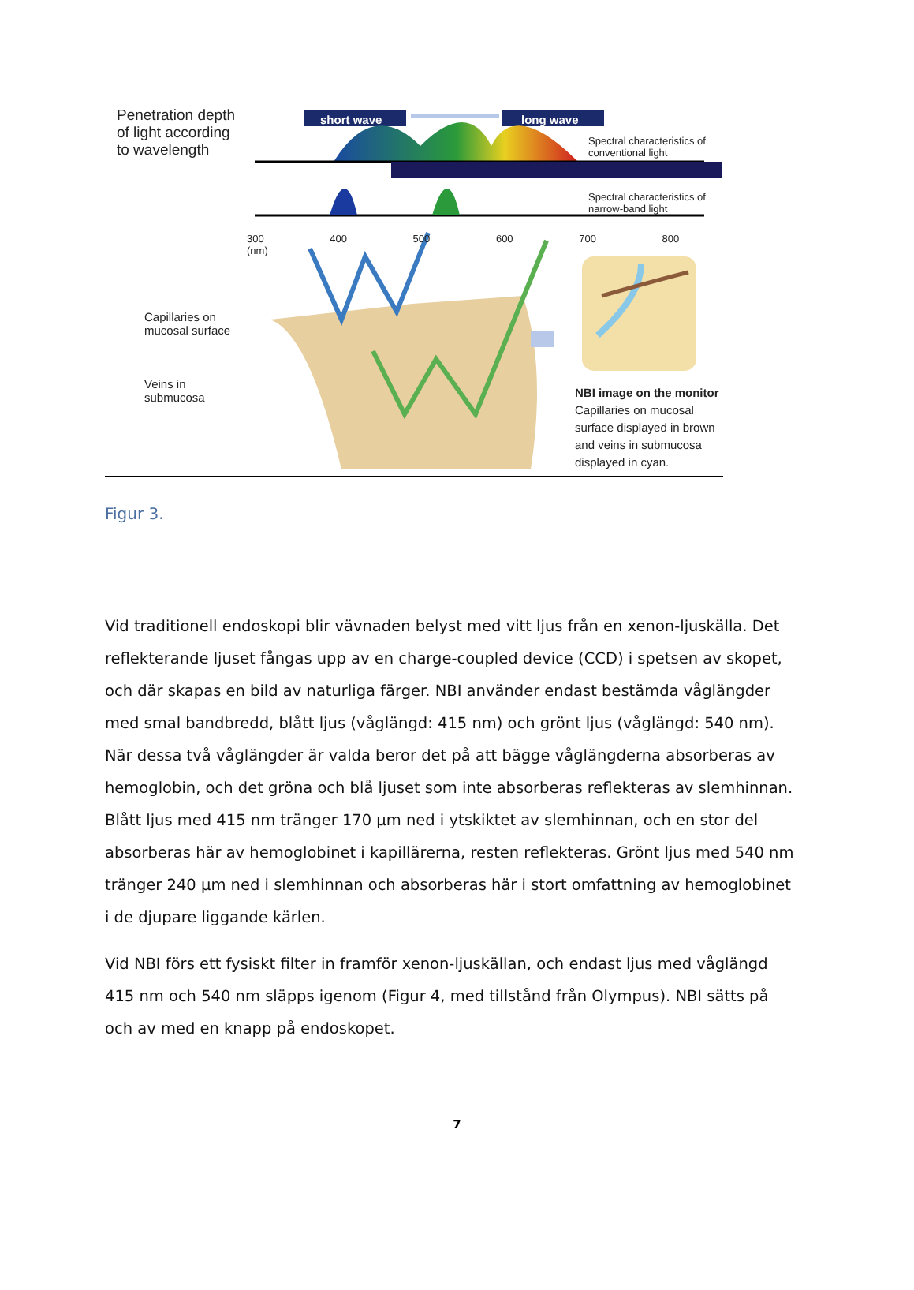Penetration depth
of light according
to wavelength
short wave long wave
Spectral characteristics of
conventional light
Spectral characteristics of
narrow-band light
300 400 500 600 700 800 (nm)
Capillaries on
mucosal surface
Veins in
submucosa
NBI image on the monitor
Capillaries on mucosal
surface displayed in brown
and veins in submucosa
displayed in cyan.
Figur 3.
Vid traditionell endoskopi blir vävnaden belyst med vitt ljus från en xenon-ljuskälla. Det reflekterande ljuset fångas upp av en charge-coupled device (CCD) i spetsen av skopet, och där skapas en bild av naturliga färger. NBI använder endast bestämda våglängder med smal bandbredd, blått ljus (våglängd: 415 nm) och grönt ljus (våglängd: 540 nm). När dessa två våglängder är valda beror det på att bägge våglängderna absorberas av hemoglobin, och det gröna och blå ljuset som inte absorberas reflekteras av slemhinnan. Blått ljus med 415 nm tränger 170 µm ned i ytskiktet av slemhinnan, och en stor del absorberas här av hemoglobinet i kapillärerna, resten reflekteras. Grönt ljus med 540 nm tränger 240 µm ned i slemhinnan och absorberas här i stort omfattning av hemoglobinet i de djupare liggande kärlen.
Vid NBI förs ett fysiskt filter in framför xenon-ljuskällan, och endast ljus med våglängd 415 nm och 540 nm släpps igenom (Figur 4, med tillstånd från Olympus). NBI sätts på och av med en knapp på endoskopet.
7